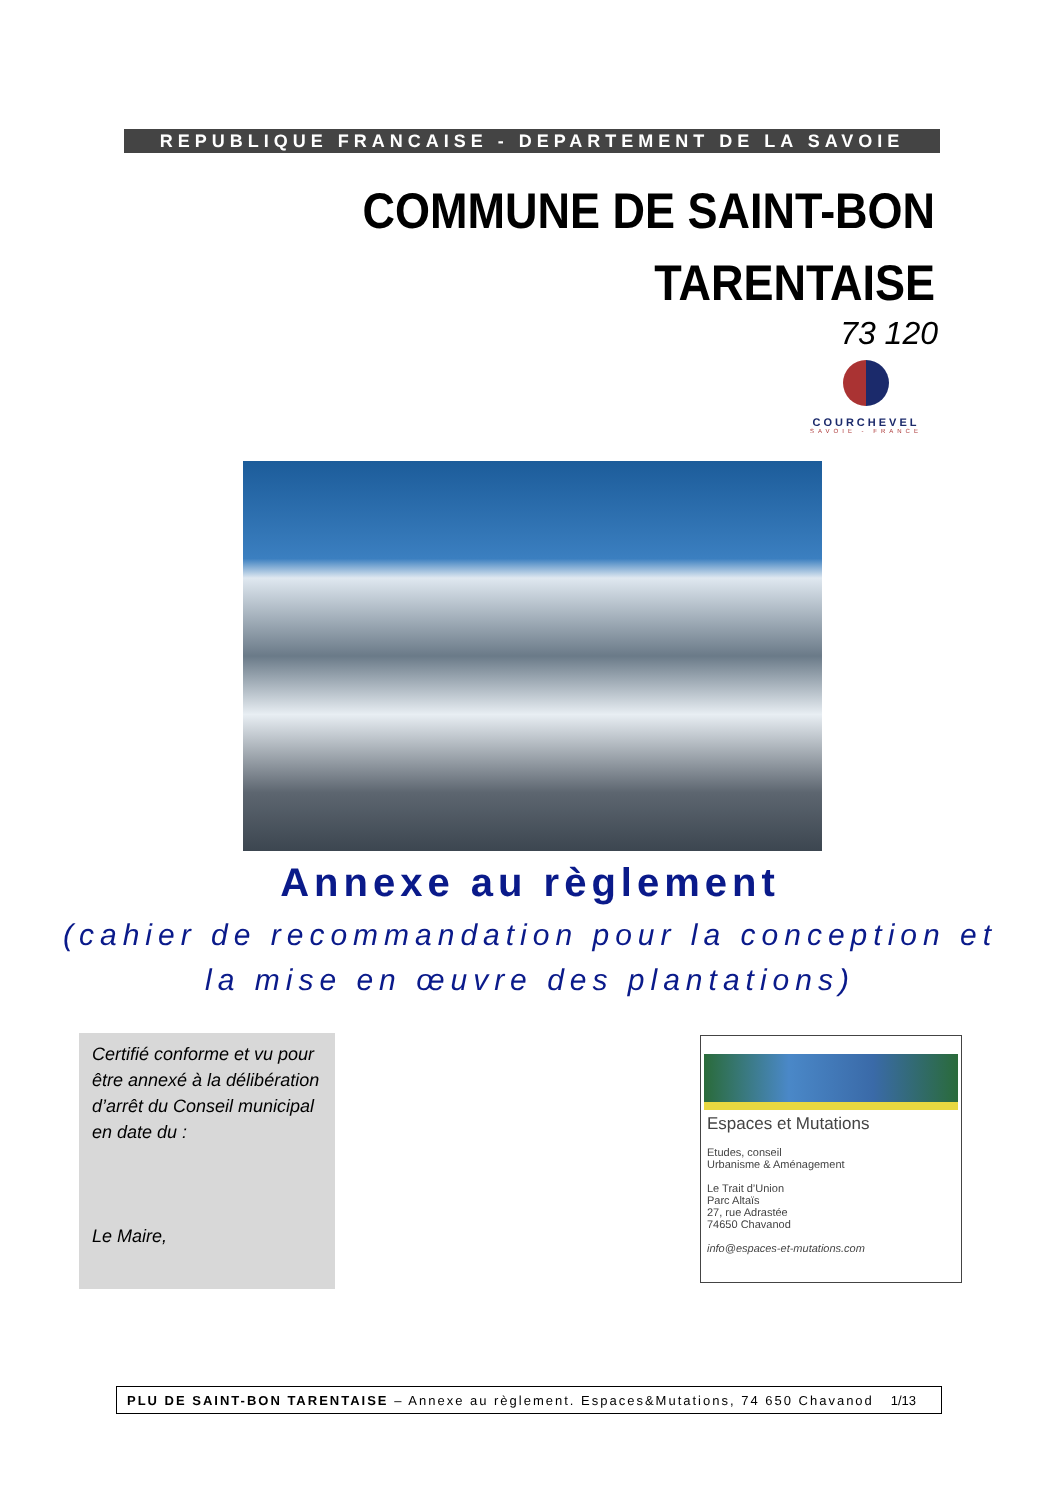REPUBLIQUE FRANCAISE - DEPARTEMENT DE LA SAVOIE
COMMUNE DE SAINT-BON
TARENTAISE
73 120
COURCHEVEL
SAVOIE - FRANCE
Annexe au règlement
(cahier de recommandation pour la conception et
la mise en œuvre des plantations)
Certifié conforme et vu pour être annexé à la délibération d’arrêt du Conseil municipal en date du :
Le Maire,
Espaces et Mutations
Etudes, conseil
Urbanisme & Aménagement
Le Trait d’Union
Parc Altaïs
27, rue Adrastée
74650 Chavanod
info@espaces-et-mutations.com
PLU DE SAINT-BON TARENTAISE – Annexe au règlement. Espaces&Mutations, 74 650 Chavanod 1/13